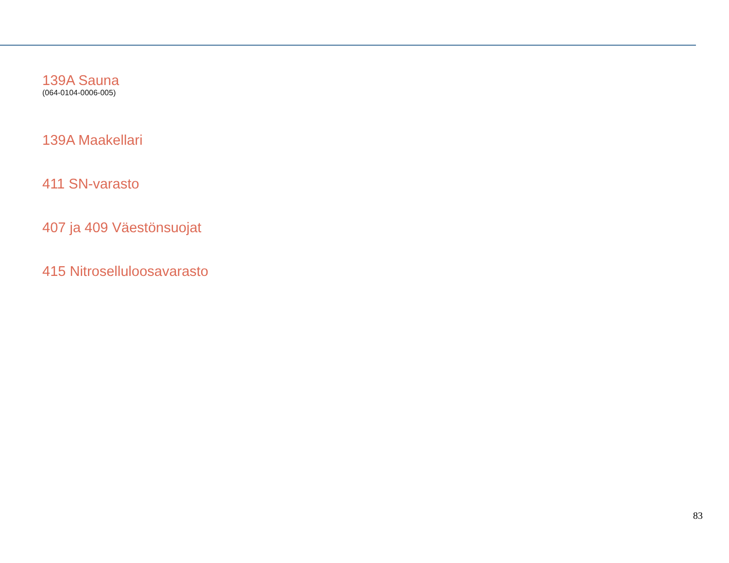139A Sauna
(064-0104-0006-005)
139A Maakellari
411 SN-varasto
407 ja 409 Väestönsuojat
415 Nitroselluloosavarasto
83